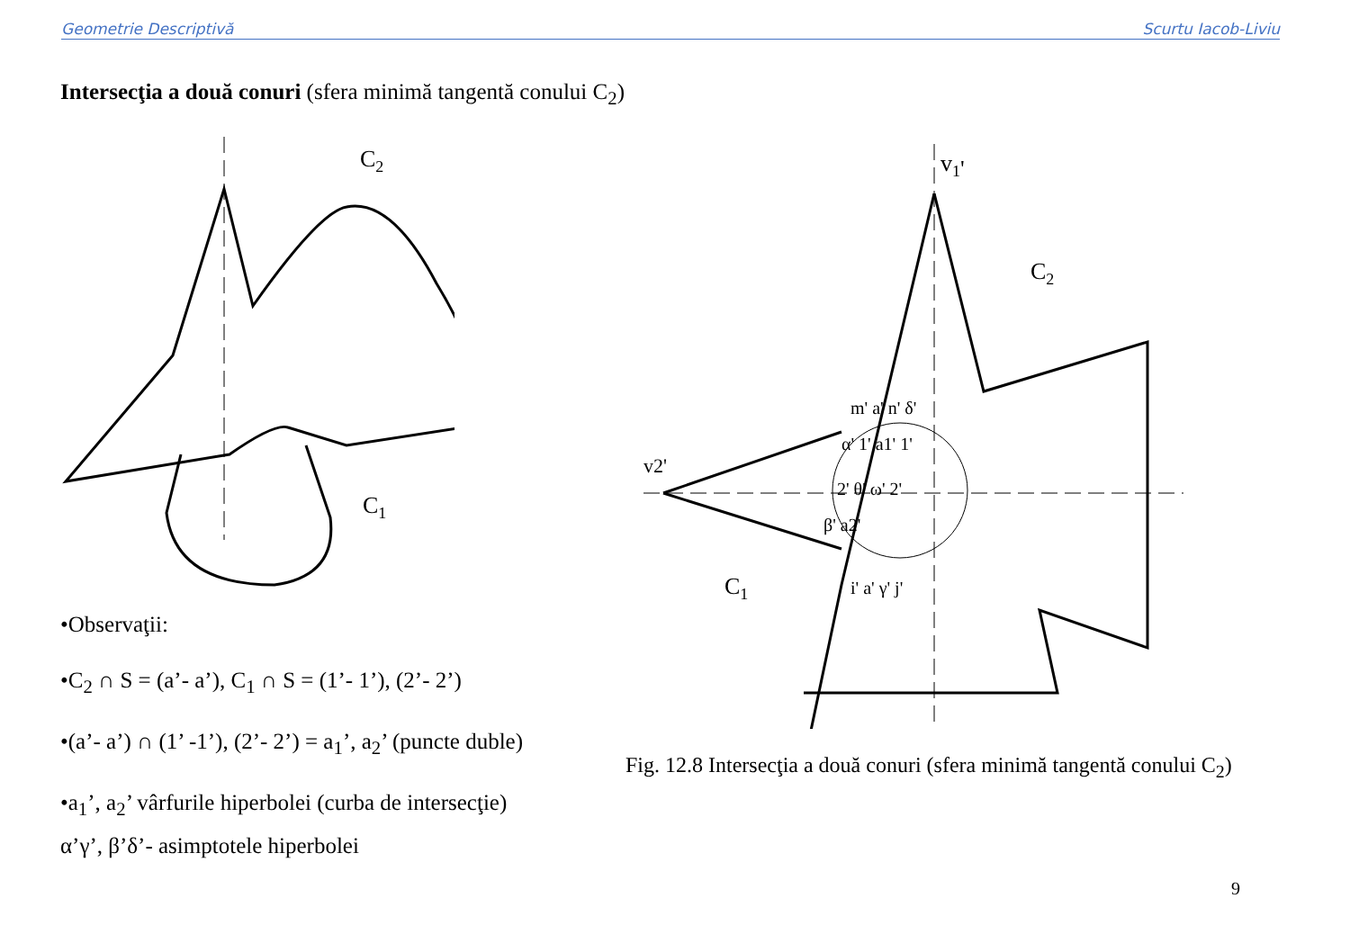Geometrie Descriptivă Scurtu Iacob-Liviu
Intersecţia a două conuri (sfera minimă tangentă conului C<sub>2</sub>)
C2
C1
v1'
C2
C1
v2'
m' a' n' δ'
α' 1' a1' 1'
2' θ' ω' 2'
β' a2'
i' a' γ' j'
•Observaţii:
•C<sub>2</sub> ∩ S = (a’- a’), C<sub>1</sub> ∩ S = (1’- 1’), (2’- 2’)
•(a’- a’) ∩ (1’ -1’), (2’- 2’) = a<sub>1</sub>’, a<sub>2</sub>’ (puncte duble)
•a<sub>1</sub>’, a<sub>2</sub>’ vârfurile hiperbolei (curba de intersecţie)
α’γ’, β’δ’- asimptotele hiperbolei
Fig. 12.8 Intersecţia a două conuri (sfera minimă tangentă conului C<sub>2</sub>)
9